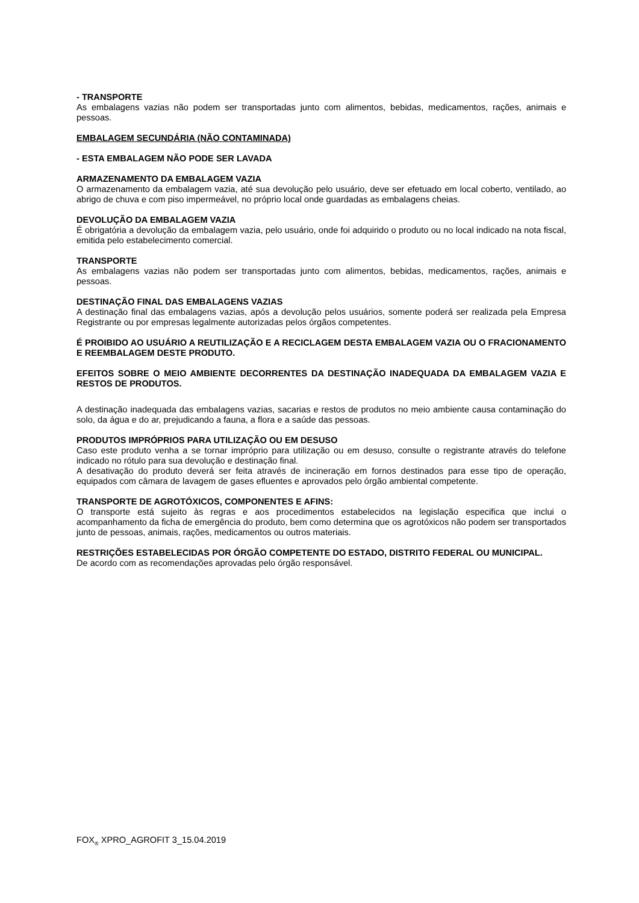- TRANSPORTE
As embalagens vazias não podem ser transportadas junto com alimentos, bebidas, medicamentos, rações, animais e pessoas.
EMBALAGEM SECUNDÁRIA (NÃO CONTAMINADA)
- ESTA EMBALAGEM NÃO PODE SER LAVADA
ARMAZENAMENTO DA EMBALAGEM VAZIA
O armazenamento da embalagem vazia, até sua devolução pelo usuário, deve ser efetuado em local coberto, ventilado, ao abrigo de chuva e com piso impermeável, no próprio local onde guardadas as embalagens cheias.
DEVOLUÇÃO DA EMBALAGEM VAZIA
É obrigatória a devolução da embalagem vazia, pelo usuário, onde foi adquirido o produto ou no local indicado na nota fiscal, emitida pelo estabelecimento comercial.
TRANSPORTE
As embalagens vazias não podem ser transportadas junto com alimentos, bebidas, medicamentos, rações, animais e pessoas.
DESTINAÇÃO FINAL DAS EMBALAGENS VAZIAS
A destinação final das embalagens vazias, após a devolução pelos usuários, somente poderá ser realizada pela Empresa Registrante ou por empresas legalmente autorizadas pelos órgãos competentes.
É PROIBIDO AO USUÁRIO A REUTILIZAÇÃO E A RECICLAGEM DESTA EMBALAGEM VAZIA OU O FRACIONAMENTO E REEMBALAGEM DESTE PRODUTO.
EFEITOS SOBRE O MEIO AMBIENTE DECORRENTES DA DESTINAÇÃO INADEQUADA DA EMBALAGEM VAZIA E RESTOS DE PRODUTOS.
A destinação inadequada das embalagens vazias, sacarias e restos de produtos no meio ambiente causa contaminação do solo, da água e do ar, prejudicando a fauna, a flora e a saúde das pessoas.
PRODUTOS IMPRÓPRIOS PARA UTILIZAÇÃO OU EM DESUSO
Caso este produto venha a se tornar impróprio para utilização ou em desuso, consulte o registrante através do telefone indicado no rótulo para sua devolução e destinação final.
A desativação do produto deverá ser feita através de incineração em fornos destinados para esse tipo de operação, equipados com câmara de lavagem de gases efluentes e aprovados pelo órgão ambiental competente.
TRANSPORTE DE AGROTÓXICOS, COMPONENTES E AFINS:
O transporte está sujeito às regras e aos procedimentos estabelecidos na legislação especifica que inclui o acompanhamento da ficha de emergência do produto, bem como determina que os agrotóxicos não podem ser transportados junto de pessoas, animais, rações, medicamentos ou outros materiais.
RESTRIÇÕES ESTABELECIDAS POR ÓRGÃO COMPETENTE DO ESTADO, DISTRITO FEDERAL OU MUNICIPAL.
De acordo com as recomendações aprovadas pelo órgão responsável.
FOX<sub>®</sub> XPRO_AGROFIT 3_15.04.2019